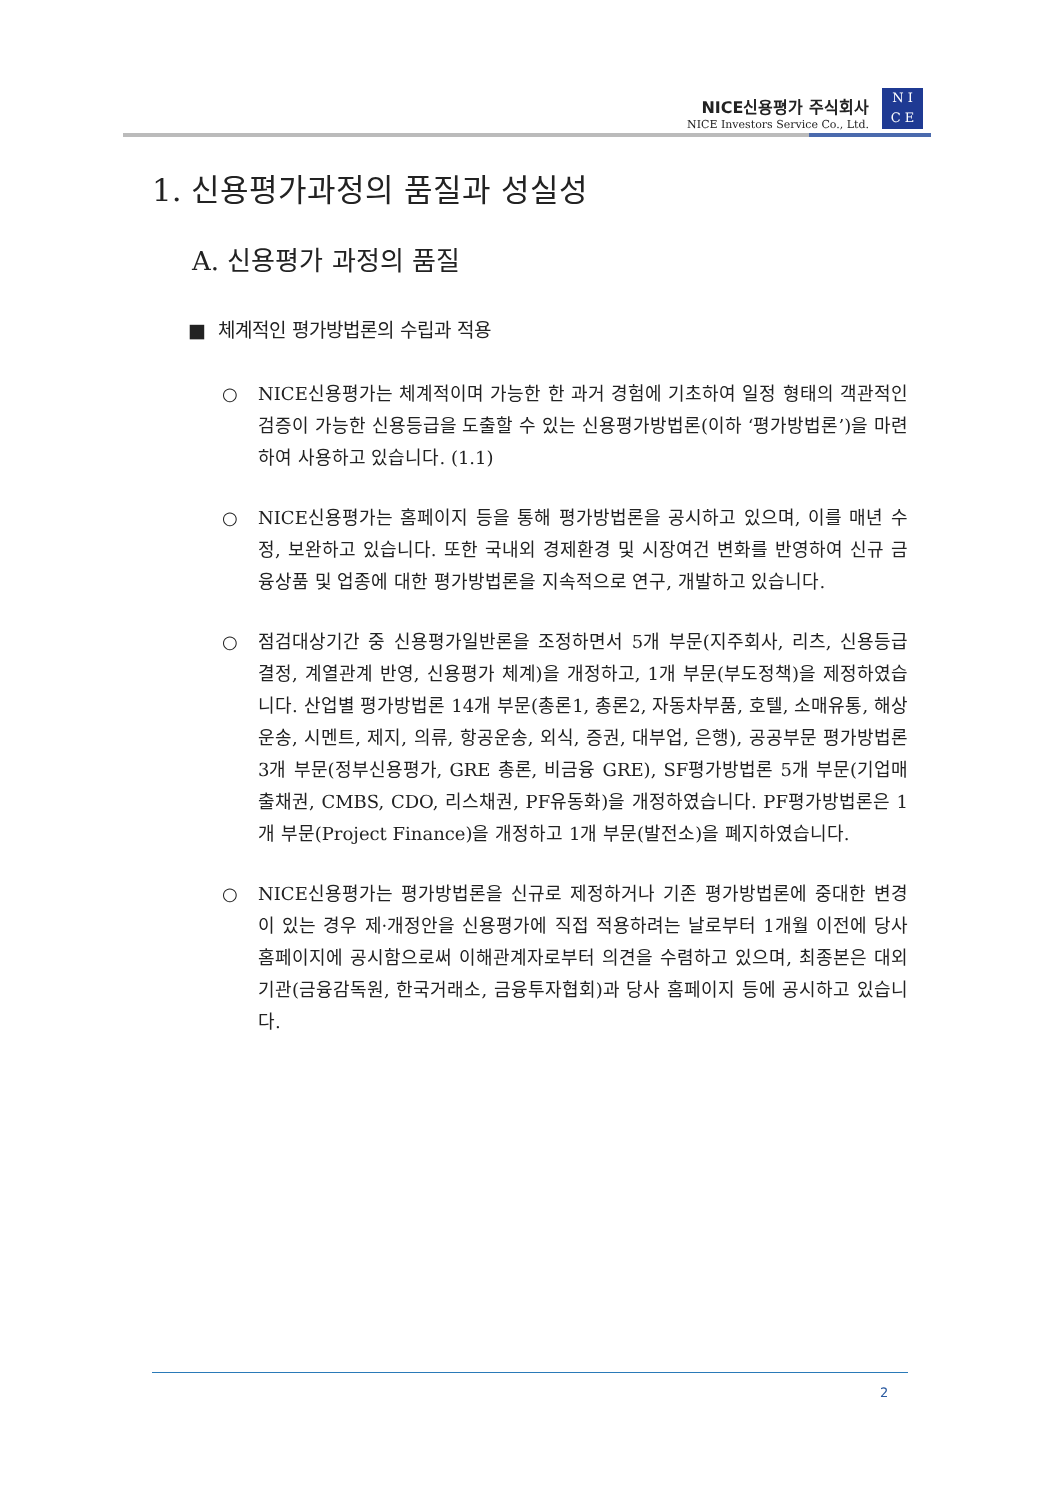NICE신용평가 주식회사
NICE Investors Service Co., Ltd.
N I
C E
1. 신용평가과정의 품질과 성실성
A. 신용평가 과정의 품질
■ 체계적인 평가방법론의 수립과 적용
○ NICE신용평가는 체계적이며 가능한 한 과거 경험에 기초하여 일정 형태의 객관적인 검증이 가능한 신용등급을 도출할 수 있는 신용평가방법론(이하 ‘평가방법론’)을 마련하여 사용하고 있습니다. (1.1)
○ NICE신용평가는 홈페이지 등을 통해 평가방법론을 공시하고 있으며, 이를 매년 수정, 보완하고 있습니다. 또한 국내외 경제환경 및 시장여건 변화를 반영하여 신규 금융상품 및 업종에 대한 평가방법론을 지속적으로 연구, 개발하고 있습니다.
○ 점검대상기간 중 신용평가일반론을 조정하면서 5개 부문(지주회사, 리츠, 신용등급 결정, 계열관계 반영, 신용평가 체계)을 개정하고, 1개 부문(부도정책)을 제정하였습니다. 산업별 평가방법론 14개 부문(총론1, 총론2, 자동차부품, 호텔, 소매유통, 해상운송, 시멘트, 제지, 의류, 항공운송, 외식, 증권, 대부업, 은행), 공공부문 평가방법론 3개 부문(정부신용평가, GRE 총론, 비금융 GRE), SF평가방법론 5개 부문(기업매출채권, CMBS, CDO, 리스채권, PF유동화)을 개정하였습니다. PF평가방법론은 1개 부문(Project Finance)을 개정하고 1개 부문(발전소)을 폐지하였습니다.
○ NICE신용평가는 평가방법론을 신규로 제정하거나 기존 평가방법론에 중대한 변경이 있는 경우 제·개정안을 신용평가에 직접 적용하려는 날로부터 1개월 이전에 당사 홈페이지에 공시함으로써 이해관계자로부터 의견을 수렴하고 있으며, 최종본은 대외기관(금융감독원, 한국거래소, 금융투자협회)과 당사 홈페이지 등에 공시하고 있습니다.
2